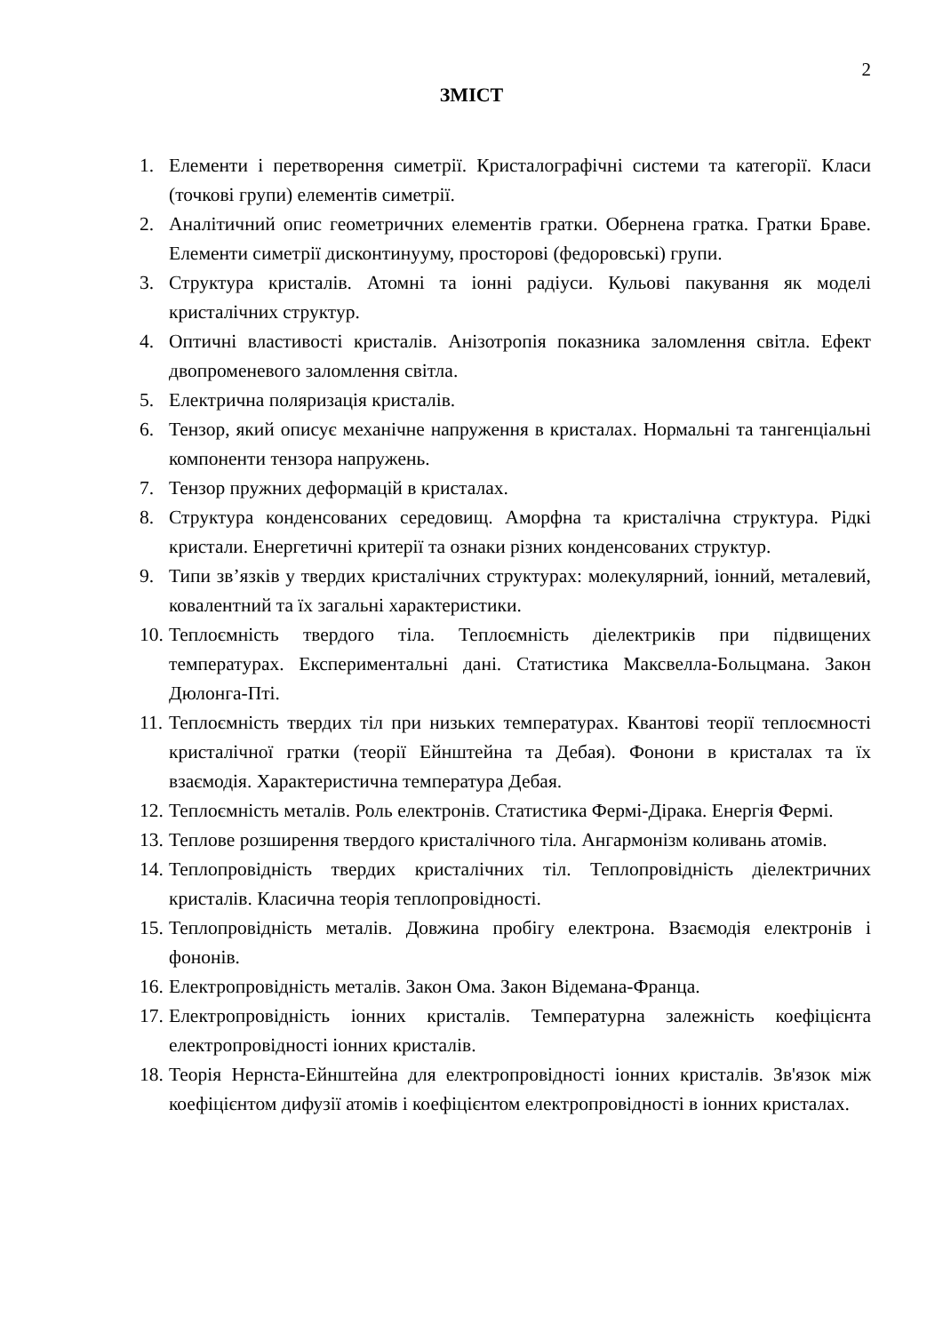2
ЗМІСТ
1. Елементи і перетворення симетрії. Кристалографічні системи та категорії. Класи (точкові групи) елементів симетрії.
2. Аналітичний опис геометричних елементів гратки. Обернена гратка. Гратки Браве. Елементи симетрії дисконтинууму, просторові (федоровські) групи.
3. Структура кристалів. Атомні та іонні радіуси. Кульові пакування як моделі кристалічних структур.
4. Оптичні властивості кристалів. Анізотропія показника заломлення світла. Ефект двопроменевого заломлення світла.
5. Електрична поляризація кристалів.
6. Тензор, який описує механічне напруження в кристалах. Нормальні та тангенціальні компоненти тензора напружень.
7. Тензор пружних деформацій в кристалах.
8. Структура конденсованих середовищ. Аморфна та кристалічна структура. Рідкі кристали. Енергетичні критерії та ознаки різних конденсованих структур.
9. Типи зв’язків у твердих кристалічних структурах: молекулярний, іонний, металевий, ковалентний та їх загальні характеристики.
10. Теплоємність твердого тіла. Теплоємність діелектриків при підвищених температурах. Експериментальні дані. Статистика Максвелла-Больцмана. Закон Дюлонга-Пті.
11. Теплоємність твердих тіл при низьких температурах. Квантові теорії теплоємності кристалічної гратки (теорії Ейнштейна та Дебая). Фонони в кристалах та їх взаємодія. Характеристична температура Дебая.
12. Теплоємність металів. Роль електронів. Статистика Фермі-Дірака. Енергія Фермі.
13. Теплове розширення твердого кристалічного тіла. Ангармонізм коливань атомів.
14. Теплопровідність твердих кристалічних тіл. Теплопровідність діелектричних кристалів. Класична теорія теплопровідності.
15. Теплопровідність металів. Довжина пробігу електрона. Взаємодія електронів і фононів.
16. Електропровідність металів. Закон Ома. Закон Відемана-Франца.
17. Електропровідність іонних кристалів. Температурна залежність коефіцієнта електропровідності іонних кристалів.
18. Теорія Нернста-Ейнштейна для електропровідності іонних кристалів. Зв'язок між коефіцієнтом дифузії атомів і коефіцієнтом електропровідності в іонних кристалах.